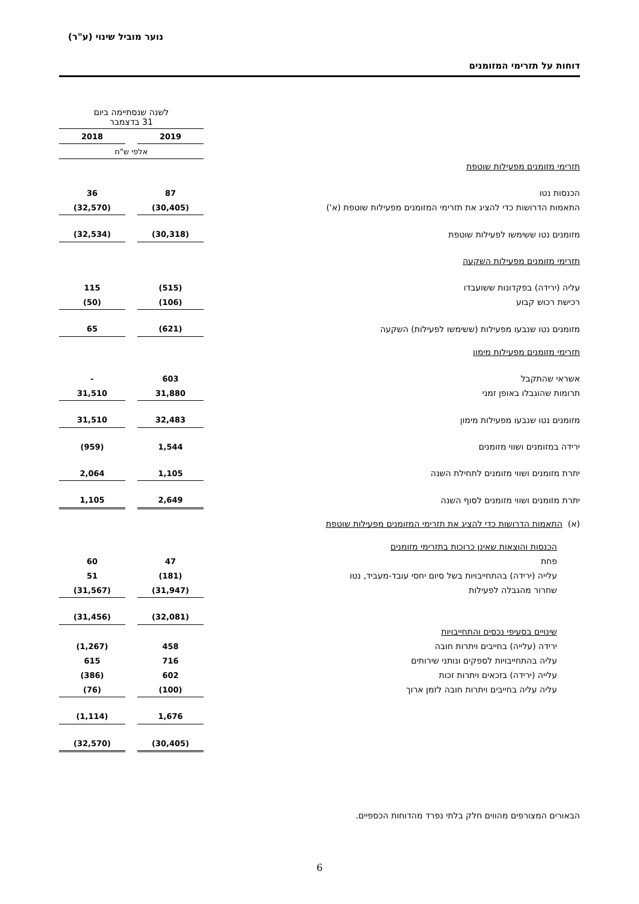נוער מוביל שינוי (ע"ר)
דוחות על תזרימי המזומנים
| | לשנה שנסתיימה ביום 31 בדצמבר | | |
| | 2019 | | 2018 |
| | אלפי ש"ח | | |
| תזרימי מזומנים מפעילות שוטפת | | | |
| הכנסות נטו | 87 | | 36 |
| התאמות הדרושות כדי להציג את תזרימי המזומנים מפעילות שוטפת (א') | (30,405) | | (32,570) |
| מזומנים נטו ששימשו לפעילות שוטפת | (30,318) | | (32,534) |
| תזרימי מזומנים מפעילות השקעה | | | |
| עליה (ירידה) בפקדונות ששועבדו | (515) | | 115 |
| רכישת רכוש קבוע | (106) | | (50) |
| מזומנים נטו שנבעו מפעילות (ששימשו לפעילות) השקעה | (621) | | 65 |
| תזרימי מזומנים מפעילות מימון | | | |
| אשראי שהתקבל | 603 | | - |
| תרומות שהוגבלו באופן זמני | 31,880 | | 31,510 |
| מזומנים נטו שנבעו מפעילות מימון | 32,483 | | 31,510 |
| ירידה במזומנים ושווי מזומנים | 1,544 | | (959) |
| יתרת מזומנים ושווי מזומנים לתחילת השנה | 1,105 | | 2,064 |
| יתרת מזומנים ושווי מזומנים לסוף השנה | 2,649 | | 1,105 |
| (א) התאמות הדרושות כדי להציג את תזרימי המזומנים מפעילות שוטפת | | | |
| הכנסות והוצאות שאינן כרוכות בתזרימי מזומנים | | | |
| פחת | 47 | | 60 |
| עלייה (ירידה) בהתחייבויות בשל סיום יחסי עובד-מעביד, נטו | (181) | | 51 |
| שחרור מהגבלה לפעילות | (31,947) | | (31,567) |
| | (32,081) | | (31,456) |
| שינויים בסעיפי נכסים והתחייבויות | | | |
| ירידה (עלייה) בחייבים ויתרות חובה | 458 | | (1,267) |
| עליה בהתחייבויות לספקים ונותני שירותים | 716 | | 615 |
| עלייה (ירידה) בזכאים ויתרות זכות | 602 | | (386) |
| עליה עליה בחייבים ויתרות חובה לזמן ארוך | (100) | | (76) |
| | 1,676 | | (1,114) |
| | (30,405) | | (32,570) |
הבאורים המצורפים מהווים חלק בלתי נפרד מהדוחות הכספיים.
6